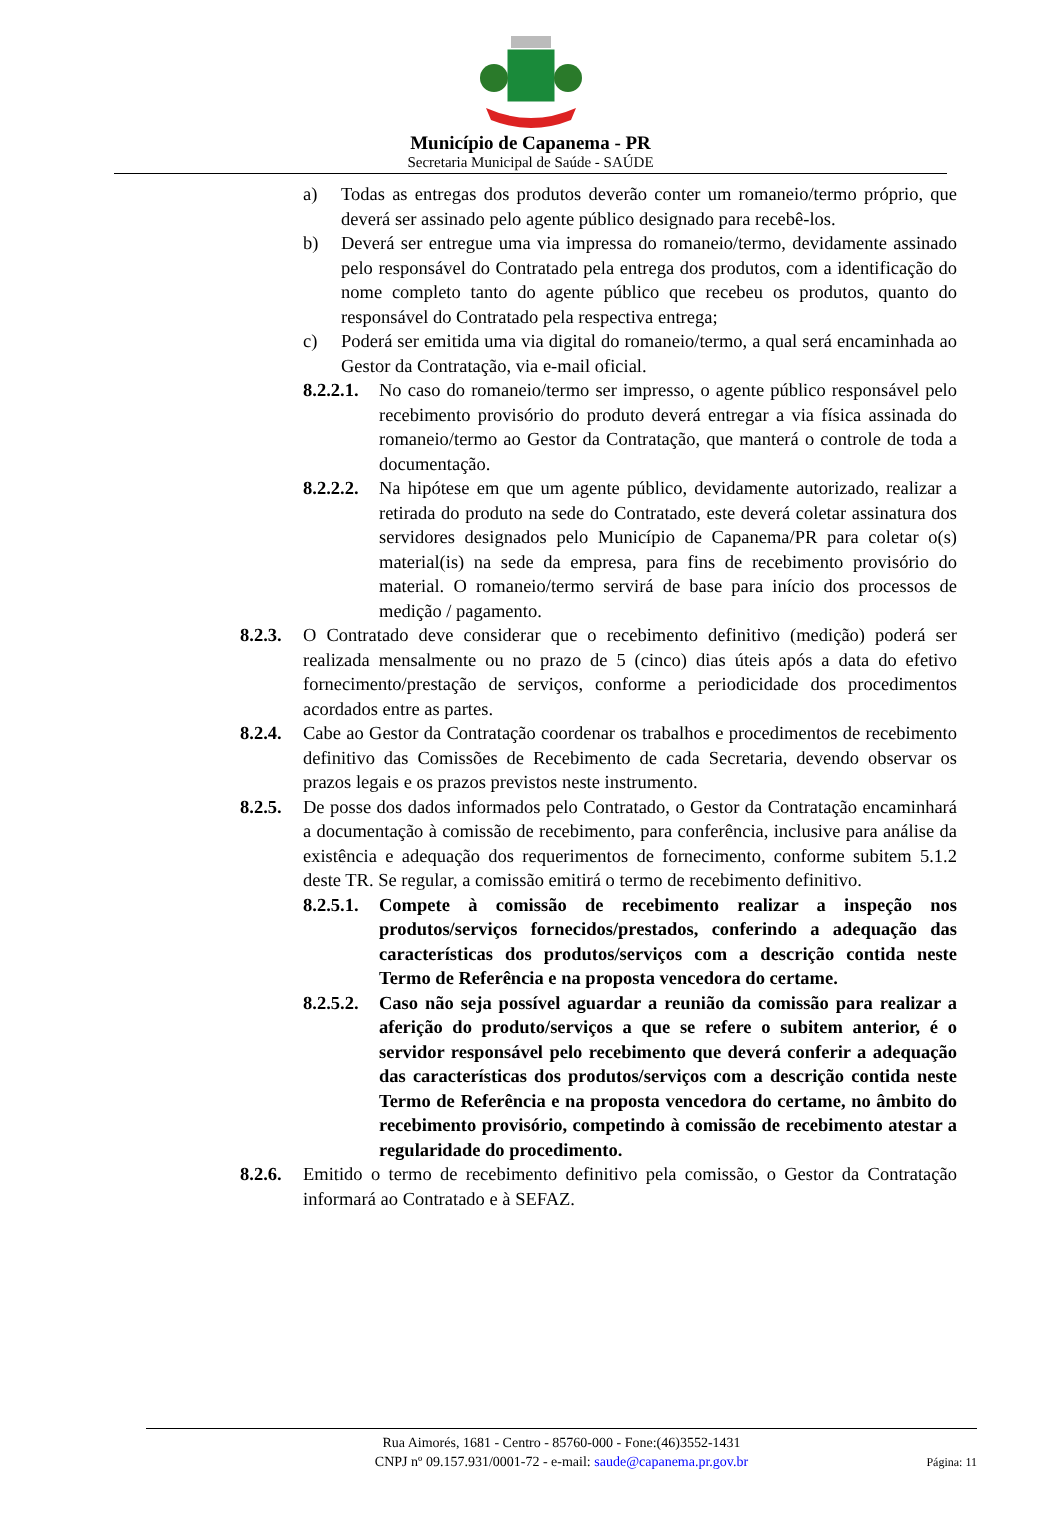Município de Capanema - PR
Secretaria Municipal de Saúde - SAÚDE
a) Todas as entregas dos produtos deverão conter um romaneio/termo próprio, que deverá ser assinado pelo agente público designado para recebê-los.
b) Deverá ser entregue uma via impressa do romaneio/termo, devidamente assinado pelo responsável do Contratado pela entrega dos produtos, com a identificação do nome completo tanto do agente público que recebeu os produtos, quanto do responsável do Contratado pela respectiva entrega;
c) Poderá ser emitida uma via digital do romaneio/termo, a qual será encaminhada ao Gestor da Contratação, via e-mail oficial.
8.2.2.1. No caso do romaneio/termo ser impresso, o agente público responsável pelo recebimento provisório do produto deverá entregar a via física assinada do romaneio/termo ao Gestor da Contratação, que manterá o controle de toda a documentação.
8.2.2.2. Na hipótese em que um agente público, devidamente autorizado, realizar a retirada do produto na sede do Contratado, este deverá coletar assinatura dos servidores designados pelo Município de Capanema/PR para coletar o(s) material(is) na sede da empresa, para fins de recebimento provisório do material. O romaneio/termo servirá de base para início dos processos de medição / pagamento.
8.2.3. O Contratado deve considerar que o recebimento definitivo (medição) poderá ser realizada mensalmente ou no prazo de 5 (cinco) dias úteis após a data do efetivo fornecimento/prestação de serviços, conforme a periodicidade dos procedimentos acordados entre as partes.
8.2.4. Cabe ao Gestor da Contratação coordenar os trabalhos e procedimentos de recebimento definitivo das Comissões de Recebimento de cada Secretaria, devendo observar os prazos legais e os prazos previstos neste instrumento.
8.2.5. De posse dos dados informados pelo Contratado, o Gestor da Contratação encaminhará a documentação à comissão de recebimento, para conferência, inclusive para análise da existência e adequação dos requerimentos de fornecimento, conforme subitem 5.1.2 deste TR. Se regular, a comissão emitirá o termo de recebimento definitivo.
8.2.5.1. Compete à comissão de recebimento realizar a inspeção nos produtos/serviços fornecidos/prestados, conferindo a adequação das características dos produtos/serviços com a descrição contida neste Termo de Referência e na proposta vencedora do certame.
8.2.5.2. Caso não seja possível aguardar a reunião da comissão para realizar a aferição do produto/serviços a que se refere o subitem anterior, é o servidor responsável pelo recebimento que deverá conferir a adequação das características dos produtos/serviços com a descrição contida neste Termo de Referência e na proposta vencedora do certame, no âmbito do recebimento provisório, competindo à comissão de recebimento atestar a regularidade do procedimento.
8.2.6. Emitido o termo de recebimento definitivo pela comissão, o Gestor da Contratação informará ao Contratado e à SEFAZ.
Rua Aimorés, 1681 - Centro - 85760-000 - Fone:(46)3552-1431
CNPJ nº 09.157.931/0001-72 - e-mail: saude@capanema.pr.gov.br
Página: 11